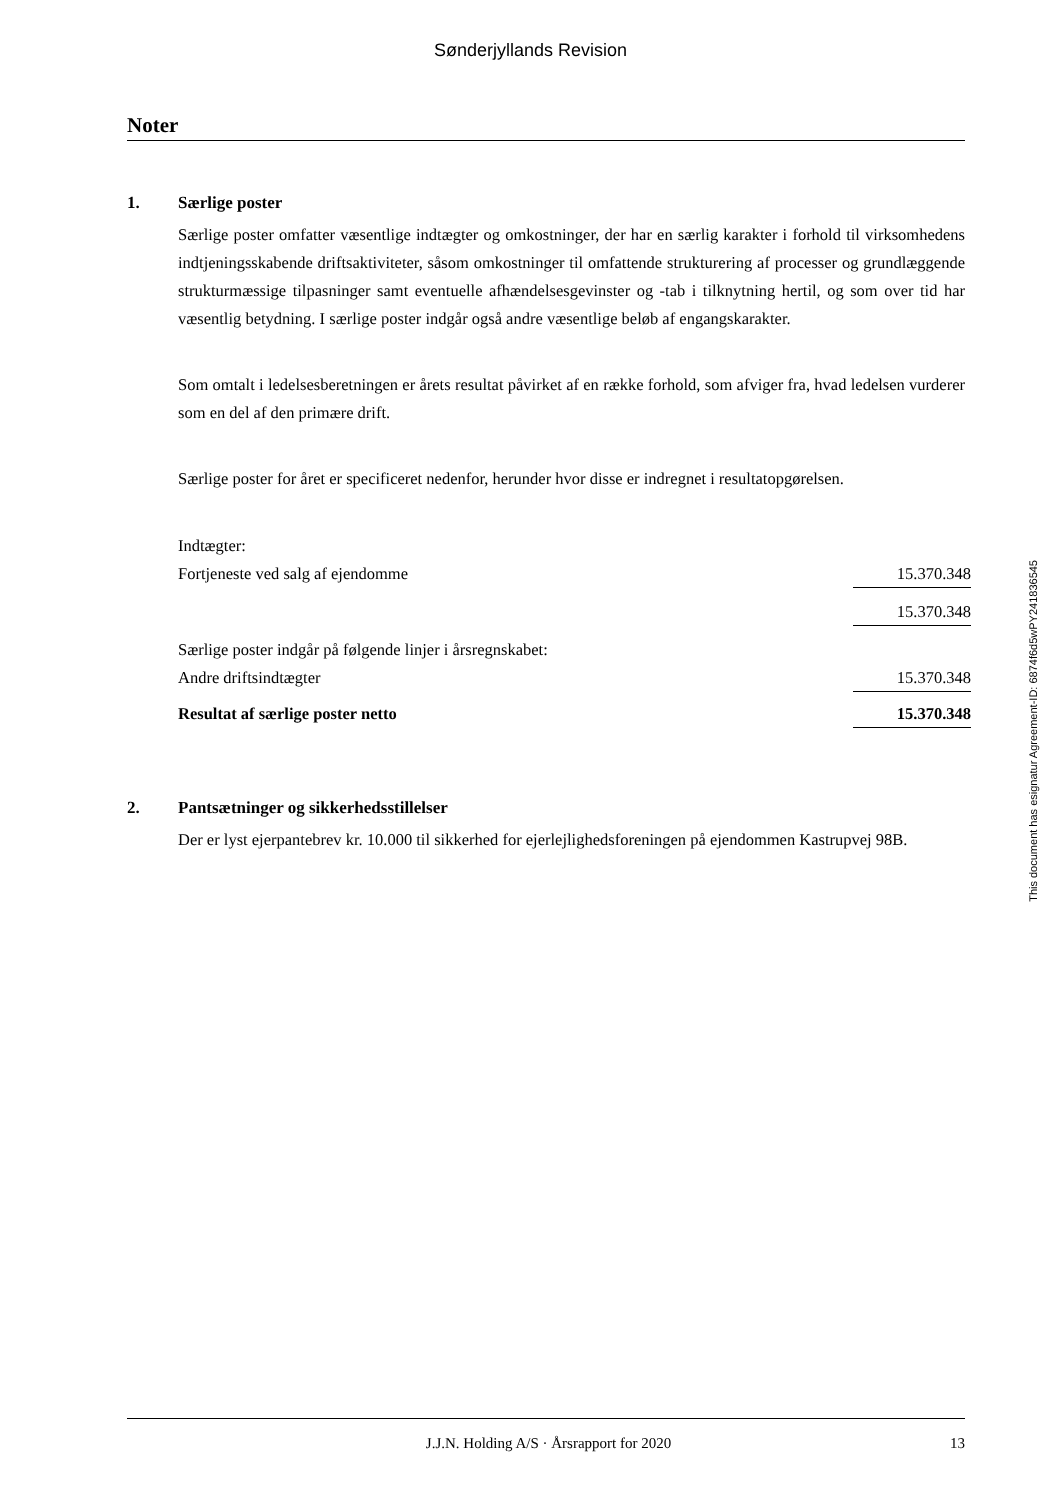Sønderjyllands Revision
Noter
1. Særlige poster
Særlige poster omfatter væsentlige indtægter og omkostninger, der har en særlig karakter i forhold til virksomhedens indtjeningsskabende driftsaktiviteter, såsom omkostninger til omfattende strukturering af processer og grundlæggende strukturmæssige tilpasninger samt eventuelle afhændelsesgevinster og -tab i tilknytning hertil, og som over tid har væsentlig betydning. I særlige poster indgår også andre væsentlige beløb af engangskarakter.
Som omtalt i ledelsesberetningen er årets resultat påvirket af en række forhold, som afviger fra, hvad ledelsen vurderer som en del af den primære drift.
Særlige poster for året er specificeret nedenfor, herunder hvor disse er indregnet i resultatopgørelsen.
| Indtægter: | |
| Fortjeneste ved salg af ejendomme | 15.370.348 |
| | 15.370.348 |
| Særlige poster indgår på følgende linjer i årsregnskabet: | |
| Andre driftsindtægter | 15.370.348 |
| Resultat af særlige poster netto | 15.370.348 |
2. Pantsætninger og sikkerhedsstillelser
Der er lyst ejerpantebrev kr. 10.000 til sikkerhed for ejerlejlighedsforeningen på ejendommen Kastrupvej 98B.
This document has esignatur Agreement-ID: 6874f6d5wPY241836545
J.J.N. Holding A/S · Årsrapport for 2020 13